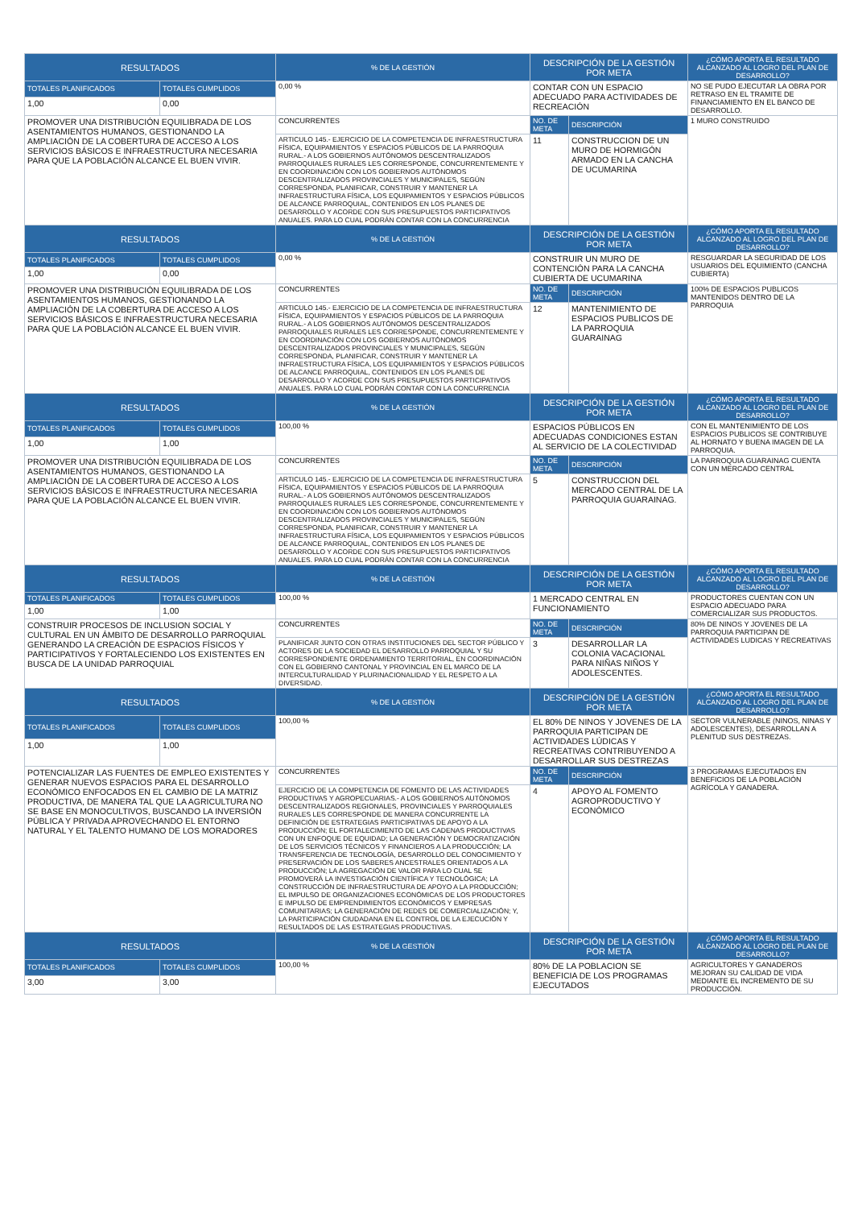| RESULTADOS | | % DE LA GESTIÓN | DESCRIPCIÓN DE LA GESTIÓN POR META | | ¿CÓMO APORTA EL RESULTADO ALCANZADO AL LOGRO DEL PLAN DE DESARROLLO? |
| --- | --- | --- | --- | --- | --- |
| TOTALES PLANIFICADOS | TOTALES CUMPLIDOS | 0,00 % | CONTAR CON UN ESPACIO ADECUADO PARA ACTIVIDADES DE RECREACIÓN | | NO SE PUDO EJECUTAR LA OBRA POR RETRASO EN EL TRAMITE DE FINANCIAMIENTO EN EL BANCO DE DESARROLLO. |
| 1,00 | 0,00 | | | | |
| PROMOVER UNA DISTRIBUCIÓN EQUILIBRADA DE LOS ASENTAMIENTOS HUMANOS, GESTIONANDO LA AMPLIACIÓN DE LA COBERTURA DE ACCESO A LOS SERVICIOS BÁSICOS E INFRAESTRUCTURA NECESARIA PARA QUE LA POBLACIÓN ALCANCE EL BUEN VIVIR. | | CONCURRENTES | NO. DE META | DESCRIPCIÓN | 1 MURO CONSTRUIDO |
| | | ARTICULO 145.- EJERCICIO DE LA COMPETENCIA DE INFRAESTRUCTURA FÍSICA, EQUIPAMIENTOS Y ESPACIOS PÚBLICOS DE LA PARROQUIA RURAL.- A LOS GOBIERNOS AUTÓNOMOS DESCENTRALIZADOS PARROQUIALES RURALES LES CORRESPONDE, CONCURRENTEMENTE Y EN COORDINACIÓN CON LOS GOBIERNOS AUTÓNOMOS DESCENTRALIZADOS PROVINCIALES Y MUNICIPALES, SEGÚN CORRESPONDA, PLANIFICAR, CONSTRUIR Y MANTENER LA INFRAESTRUCTURA FÍSICA, LOS EQUIPAMIENTOS Y ESPACIOS PÚBLICOS DE ALCANCE PARROQUIAL, CONTENIDOS EN LOS PLANES DE DESARROLLO Y ACORDE CON SUS PRESUPUESTOS PARTICIPATIVOS ANUALES. PARA LO CUAL PODRÁN CONTAR CON LA CONCURRENCIA | 11 | CONSTRUCCION DE UN MURO DE HORMIGÓN ARMADO EN LA CANCHA DE UCUMARINA | |
| RESULTADOS | | % DE LA GESTIÓN | DESCRIPCIÓN DE LA GESTIÓN POR META | | ¿CÓMO APORTA EL RESULTADO ALCANZADO AL LOGRO DEL PLAN DE DESARROLLO? |
| TOTALES PLANIFICADOS | TOTALES CUMPLIDOS | 0,00 % | CONSTRUIR UN MURO DE CONTENCIÓN PARA LA CANCHA CUBIERTA DE UCUMARINA | | RESGUARDAR LA SEGURIDAD DE LOS USUARIOS DEL EQUIMIENTO (CANCHA CUBIERTA) |
| 1,00 | 0,00 | | | | |
| PROMOVER UNA DISTRIBUCIÓN EQUILIBRADA DE LOS ASENTAMIENTOS HUMANOS, GESTIONANDO LA AMPLIACIÓN DE LA COBERTURA DE ACCESO A LOS SERVICIOS BÁSICOS E INFRAESTRUCTURA NECESARIA PARA QUE LA POBLACIÓN ALCANCE EL BUEN VIVIR. | | CONCURRENTES | NO. DE META | DESCRIPCIÓN | 100% DE ESPACIOS PUBLICOS MANTENIDOS DENTRO DE LA PARROQUIA |
| | | ARTICULO 145.- EJERCICIO DE LA COMPETENCIA DE INFRAESTRUCTURA FÍSICA, EQUIPAMIENTOS Y ESPACIOS PÚBLICOS DE LA PARROQUIA RURAL.- A LOS GOBIERNOS AUTÓNOMOS DESCENTRALIZADOS PARROQUIALES RURALES LES CORRESPONDE, CONCURRENTEMENTE Y EN COORDINACIÓN CON LOS GOBIERNOS AUTÓNOMOS DESCENTRALIZADOS PROVINCIALES Y MUNICIPALES, SEGÚN CORRESPONDA, PLANIFICAR, CONSTRUIR Y MANTENER LA INFRAESTRUCTURA FÍSICA, LOS EQUIPAMIENTOS Y ESPACIOS PÚBLICOS DE ALCANCE PARROQUIAL, CONTENIDOS EN LOS PLANES DE DESARROLLO Y ACORDE CON SUS PRESUPUESTOS PARTICIPATIVOS ANUALES. PARA LO CUAL PODRÁN CONTAR CON LA CONCURRENCIA | 12 | MANTENIMIENTO DE ESPACIOS PUBLICOS DE LA PARROQUIA GUARAINAG | |
| RESULTADOS | | % DE LA GESTIÓN | DESCRIPCIÓN DE LA GESTIÓN POR META | | ¿CÓMO APORTA EL RESULTADO ALCANZADO AL LOGRO DEL PLAN DE DESARROLLO? |
| TOTALES PLANIFICADOS | TOTALES CUMPLIDOS | 100,00 % | ESPACIOS PÚBLICOS EN ADECUADAS CONDICIONES ESTAN AL SERVICIO DE LA COLECTIVIDAD | | CON EL MANTENIMIENTO DE LOS ESPACIOS PUBLICOS SE CONTRIBUYE AL HORNATO Y BUENA IMAGEN DE LA PARROQUIA. |
| 1,00 | 1,00 | | | | |
| PROMOVER UNA DISTRIBUCIÓN EQUILIBRADA DE LOS ASENTAMIENTOS HUMANOS, GESTIONANDO LA AMPLIACIÓN DE LA COBERTURA DE ACCESO A LOS SERVICIOS BÁSICOS E INFRAESTRUCTURA NECESARIA PARA QUE LA POBLACIÓN ALCANCE EL BUEN VIVIR. | | CONCURRENTES | NO. DE META | DESCRIPCIÓN | LA PARROQUIA GUARAINAG CUENTA CON UN MERCADO CENTRAL |
| | | ARTICULO 145.- EJERCICIO DE LA COMPETENCIA DE INFRAESTRUCTURA FÍSICA, EQUIPAMIENTOS Y ESPACIOS PÚBLICOS DE LA PARROQUIA RURAL.- A LOS GOBIERNOS AUTÓNOMOS DESCENTRALIZADOS PARROQUIALES RURALES LES CORRESPONDE, CONCURRENTEMENTE Y EN COORDINACIÓN CON LOS GOBIERNOS AUTÓNOMOS DESCENTRALIZADOS PROVINCIALES Y MUNICIPALES, SEGÚN CORRESPONDA, PLANIFICAR, CONSTRUIR Y MANTENER LA INFRAESTRUCTURA FÍSICA, LOS EQUIPAMIENTOS Y ESPACIOS PÚBLICOS DE ALCANCE PARROQUIAL, CONTENIDOS EN LOS PLANES DE DESARROLLO Y ACORDE CON SUS PRESUPUESTOS PARTICIPATIVOS ANUALES. PARA LO CUAL PODRÁN CONTAR CON LA CONCURRENCIA | 5 | CONSTRUCCION DEL MERCADO CENTRAL DE LA PARROQUIA GUARAINAG. | |
| RESULTADOS | | % DE LA GESTIÓN | DESCRIPCIÓN DE LA GESTIÓN POR META | | ¿CÓMO APORTA EL RESULTADO ALCANZADO AL LOGRO DEL PLAN DE DESARROLLO? |
| TOTALES PLANIFICADOS | TOTALES CUMPLIDOS | 100,00 % | 1 MERCADO CENTRAL EN FUNCIONAMIENTO | | PRODUCTORES CUENTAN CON UN ESPACIO ADECUADO PARA COMERCIALIZAR SUS PRODUCTOS. |
| 1,00 | 1,00 | | | | |
| CONSTRUIR PROCESOS DE INCLUSION SOCIAL Y CULTURAL EN UN ÁMBITO DE DESARROLLO PARROQUIAL GENERANDO LA CREACIÓN DE ESPACIOS FÍSICOS Y PARTICIPATIVOS Y FORTALECIENDO LOS EXISTENTES EN BUSCA DE LA UNIDAD PARROQUIAL | | CONCURRENTES | NO. DE META | DESCRIPCIÓN | 80% DE NINOS Y JOVENES DE LA PARROQUIA PARTICIPAN DE ACTIVIDADES LUDICAS Y RECREATIVAS |
| | | PLANIFICAR JUNTO CON OTRAS INSTITUCIONES DEL SECTOR PÚBLICO Y ACTORES DE LA SOCIEDAD EL DESARROLLO PARROQUIAL Y SU CORRESPONDIENTE ORDENAMIENTO TERRITORIAL, EN COORDINACIÓN CON EL GOBIERNO CANTONAL Y PROVINCIAL EN EL MARCO DE LA INTERCULTURALIDAD Y PLURINACIONALIDAD Y EL RESPETO A LA DIVERSIDAD. | 3 | DESARROLLAR LA COLONIA VACACIONAL PARA NIÑAS NIÑOS Y ADOLESCENTES. | |
| RESULTADOS | | % DE LA GESTIÓN | DESCRIPCIÓN DE LA GESTIÓN POR META | | ¿CÓMO APORTA EL RESULTADO ALCANZADO AL LOGRO DEL PLAN DE DESARROLLO? |
| TOTALES PLANIFICADOS | TOTALES CUMPLIDOS | 100,00 % | EL 80% DE NINOS Y JOVENES DE LA PARROQUIA PARTICIPAN DE ACTIVIDADES LÚDICAS Y RECREATIVAS CONTRIBUYENDO A DESARROLLAR SUS DESTREZAS | | SECTOR VULNERABLE (NINOS, NINAS Y ADOLESCENTES), DESARROLLAN A PLENITUD SUS DESTREZAS. |
| 1,00 | 1,00 | | | | |
| POTENCIALIZAR LAS FUENTES DE EMPLEO EXISTENTES Y GENERAR NUEVOS ESPACIOS PARA EL DESARROLLO ECONÓMICO ENFOCADOS EN EL CAMBIO DE LA MATRIZ PRODUCTIVA, DE MANERA TAL QUE LA AGRICULTURA NO SE BASE EN MONOCULTIVOS, BUSCANDO LA INVERSIÓN PÚBLICA Y PRIVADA APROVECHANDO EL ENTORNO NATURAL Y EL TALENTO HUMANO DE LOS MORADORES | | CONCURRENTES | NO. DE META | DESCRIPCIÓN | 3 PROGRAMAS EJECUTADOS EN BENEFICIOS DE LA POBLACIÓN AGRÍCOLA Y GANADERA. |
| | | EJERCICIO DE LA COMPETENCIA DE FOMENTO DE LAS ACTIVIDADES PRODUCTIVAS Y AGROPECUARIAS.- A LOS GOBIERNOS AUTÓNOMOS DESCENTRALIZADOS REGIONALES, PROVINCIALES Y PARROQUIALES RURALES LES CORRESPONDE DE MANERA CONCURRENTE LA DEFINICIÓN DE ESTRATEGIAS PARTICIPATIVAS DE APOYO A LA PRODUCCIÓN; EL FORTALECIMIENTO DE LAS CADENAS PRODUCTIVAS CON UN ENFOQUE DE EQUIDAD; LA GENERACIÓN Y DEMOCRATIZACIÓN DE LOS SERVICIOS TÉCNICOS Y FINANCIEROS A LA PRODUCCIÓN; LA TRANSFERENCIA DE TECNOLOGÍA, DESARROLLO DEL CONOCIMIENTO Y PRESERVACIÓN DE LOS SABERES ANCESTRALES ORIENTADOS A LA PRODUCCIÓN; LA AGREGACIÓN DE VALOR PARA LO CUAL SE PROMOVERÁ LA INVESTIGACIÓN CIENTÍFICA Y TECNOLÓGICA; LA CONSTRUCCIÓN DE INFRAESTRUCTURA DE APOYO A LA PRODUCCIÓN; EL IMPULSO DE ORGANIZACIONES ECONÓMICAS DE LOS PRODUCTORES E IMPULSO DE EMPRENDIMIENTOS ECONÓMICOS Y EMPRESAS COMUNITARIAS; LA GENERACIÓN DE REDES DE COMERCIALIZACIÓN; Y, LA PARTICIPACIÓN CIUDADANA EN EL CONTROL DE LA EJECUCIÓN Y RESULTADOS DE LAS ESTRATEGIAS PRODUCTIVAS. | 4 | APOYO AL FOMENTO AGROPRODUCTIVO Y ECONÓMICO | |
| RESULTADOS | | % DE LA GESTIÓN | DESCRIPCIÓN DE LA GESTIÓN POR META | | ¿CÓMO APORTA EL RESULTADO ALCANZADO AL LOGRO DEL PLAN DE DESARROLLO? |
| TOTALES PLANIFICADOS | TOTALES CUMPLIDOS | 100,00 % | 80% DE LA POBLACION SE BENEFICIA DE LOS PROGRAMAS EJECUTADOS | | AGRICULTORES Y GANADEROS MEJORAN SU CALIDAD DE VIDA MEDIANTE EL INCREMENTO DE SU PRODUCCIÓN. |
| 3,00 | 3,00 | | | | |